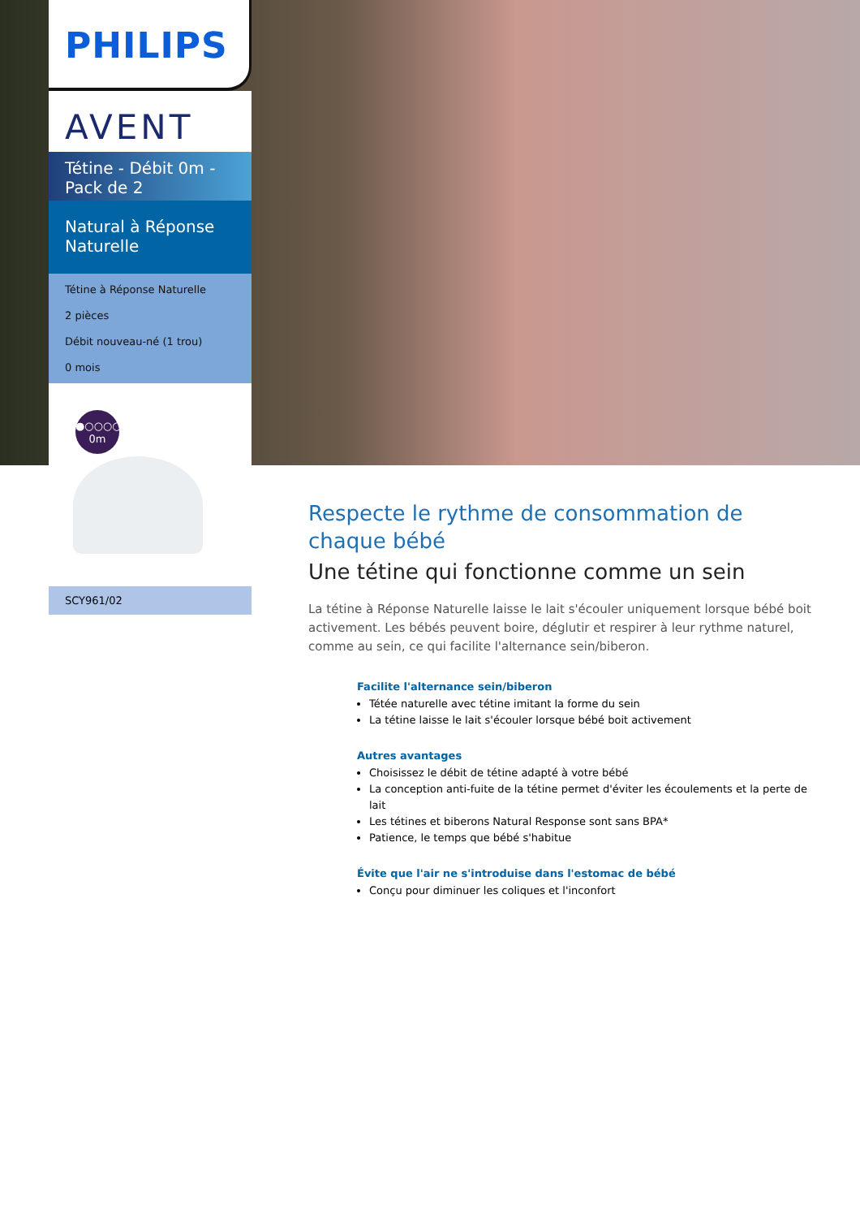PHILIPS
AVENT
Tétine - Débit 0m - Pack de 2
Natural à Réponse Naturelle
Tétine à Réponse Naturelle
2 pièces
Débit nouveau-né (1 trou)
0 mois
●○○○○
0m
SCY961/02
Respecte le rythme de consommation de chaque bébé
Une tétine qui fonctionne comme un sein
La tétine à Réponse Naturelle laisse le lait s'écouler uniquement lorsque bébé boit activement. Les bébés peuvent boire, déglutir et respirer à leur rythme naturel, comme au sein, ce qui facilite l'alternance sein/biberon.
Facilite l'alternance sein/biberon
Tétée naturelle avec tétine imitant la forme du sein
La tétine laisse le lait s'écouler lorsque bébé boit activement
Autres avantages
Choisissez le débit de tétine adapté à votre bébé
La conception anti-fuite de la tétine permet d'éviter les écoulements et la perte de lait
Les tétines et biberons Natural Response sont sans BPA*
Patience, le temps que bébé s'habitue
Évite que l'air ne s'introduise dans l'estomac de bébé
Conçu pour diminuer les coliques et l'inconfort